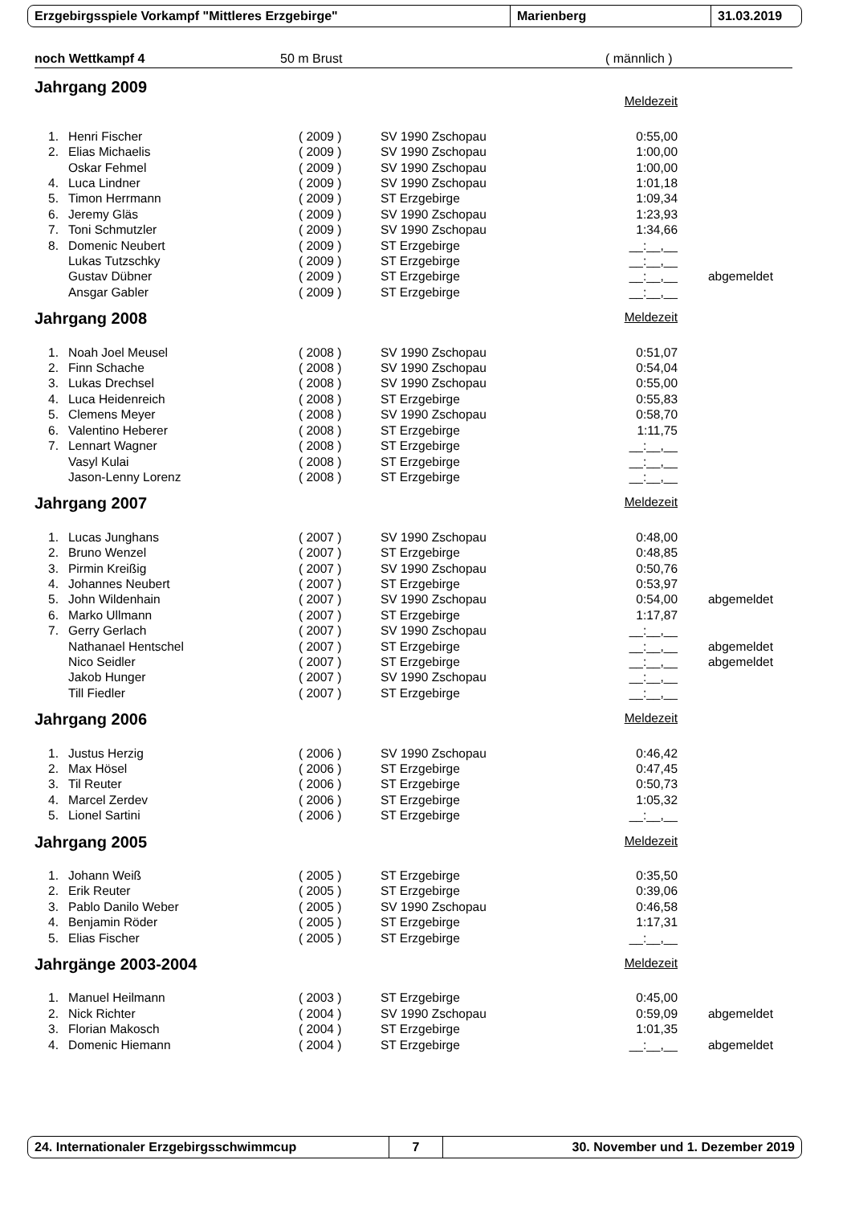Erzgebirgsspiele Vorkampf "Mittleres Erzgebirge" Marienberg 31.03.2019
noch Wettkampf 4 50 m Brust ( männlich )
Jahrgang 2009
| | | | | Meldezeit | |
| 1. | Henri Fischer | ( 2009 ) | SV 1990 Zschopau | 0:55,00 | |
| 2. | Elias Michaelis | ( 2009 ) | SV 1990 Zschopau | 1:00,00 | |
| | Oskar Fehmel | ( 2009 ) | SV 1990 Zschopau | 1:00,00 | |
| 4. | Luca Lindner | ( 2009 ) | SV 1990 Zschopau | 1:01,18 | |
| 5. | Timon Herrmann | ( 2009 ) | ST Erzgebirge | 1:09,34 | |
| 6. | Jeremy Gläs | ( 2009 ) | SV 1990 Zschopau | 1:23,93 | |
| 7. | Toni Schmutzler | ( 2009 ) | SV 1990 Zschopau | 1:34,66 | |
| 8. | Domenic Neubert | ( 2009 ) | ST Erzgebirge | __:__,__ | |
| | Lukas Tutzschky | ( 2009 ) | ST Erzgebirge | __:__,__ | |
| | Gustav Dübner | ( 2009 ) | ST Erzgebirge | __:__,__ | abgemeldet |
| | Ansgar Gabler | ( 2009 ) | ST Erzgebirge | __:__,__ | |
Jahrgang 2008
| | | | | Meldezeit |
| 1. | Noah Joel Meusel | ( 2008 ) | SV 1990 Zschopau | 0:51,07 |
| 2. | Finn Schache | ( 2008 ) | SV 1990 Zschopau | 0:54,04 |
| 3. | Lukas Drechsel | ( 2008 ) | SV 1990 Zschopau | 0:55,00 |
| 4. | Luca Heidenreich | ( 2008 ) | ST Erzgebirge | 0:55,83 |
| 5. | Clemens Meyer | ( 2008 ) | SV 1990 Zschopau | 0:58,70 |
| 6. | Valentino Heberer | ( 2008 ) | ST Erzgebirge | 1:11,75 |
| 7. | Lennart Wagner | ( 2008 ) | ST Erzgebirge | __:__,__ |
| | Vasyl Kulai | ( 2008 ) | ST Erzgebirge | __:__,__ |
| | Jason-Lenny Lorenz | ( 2008 ) | ST Erzgebirge | __:__,__ |
Jahrgang 2007
| | | | | Meldezeit | |
| 1. | Lucas Junghans | ( 2007 ) | SV 1990 Zschopau | 0:48,00 | |
| 2. | Bruno Wenzel | ( 2007 ) | ST Erzgebirge | 0:48,85 | |
| 3. | Pirmin Kreißig | ( 2007 ) | SV 1990 Zschopau | 0:50,76 | |
| 4. | Johannes Neubert | ( 2007 ) | ST Erzgebirge | 0:53,97 | |
| 5. | John Wildenhain | ( 2007 ) | SV 1990 Zschopau | 0:54,00 | abgemeldet |
| 6. | Marko Ullmann | ( 2007 ) | ST Erzgebirge | 1:17,87 | |
| 7. | Gerry Gerlach | ( 2007 ) | SV 1990 Zschopau | __:__,__ | |
| | Nathanael Hentschel | ( 2007 ) | ST Erzgebirge | __:__,__ | abgemeldet |
| | Nico Seidler | ( 2007 ) | ST Erzgebirge | __:__,__ | abgemeldet |
| | Jakob Hunger | ( 2007 ) | SV 1990 Zschopau | __:__,__ | |
| | Till Fiedler | ( 2007 ) | ST Erzgebirge | __:__,__ | |
Jahrgang 2006
| | | | | Meldezeit |
| 1. | Justus Herzig | ( 2006 ) | SV 1990 Zschopau | 0:46,42 |
| 2. | Max Hösel | ( 2006 ) | ST Erzgebirge | 0:47,45 |
| 3. | Til Reuter | ( 2006 ) | ST Erzgebirge | 0:50,73 |
| 4. | Marcel Zerdev | ( 2006 ) | ST Erzgebirge | 1:05,32 |
| 5. | Lionel Sartini | ( 2006 ) | ST Erzgebirge | __:__,__ |
Jahrgang 2005
| | | | | Meldezeit |
| 1. | Johann Weiß | ( 2005 ) | ST Erzgebirge | 0:35,50 |
| 2. | Erik Reuter | ( 2005 ) | ST Erzgebirge | 0:39,06 |
| 3. | Pablo Danilo Weber | ( 2005 ) | SV 1990 Zschopau | 0:46,58 |
| 4. | Benjamin Röder | ( 2005 ) | ST Erzgebirge | 1:17,31 |
| 5. | Elias Fischer | ( 2005 ) | ST Erzgebirge | __:__,__ |
Jahrgänge 2003-2004
| | | | | Meldezeit | |
| 1. | Manuel Heilmann | ( 2003 ) | ST Erzgebirge | 0:45,00 | |
| 2. | Nick Richter | ( 2004 ) | SV 1990 Zschopau | 0:59,09 | abgemeldet |
| 3. | Florian Makosch | ( 2004 ) | ST Erzgebirge | 1:01,35 | |
| 4. | Domenic Hiemann | ( 2004 ) | ST Erzgebirge | __:__,__ | abgemeldet |
24. Internationaler Erzgebirgsschwimmcup 7
30. November und 1. Dezember 2019